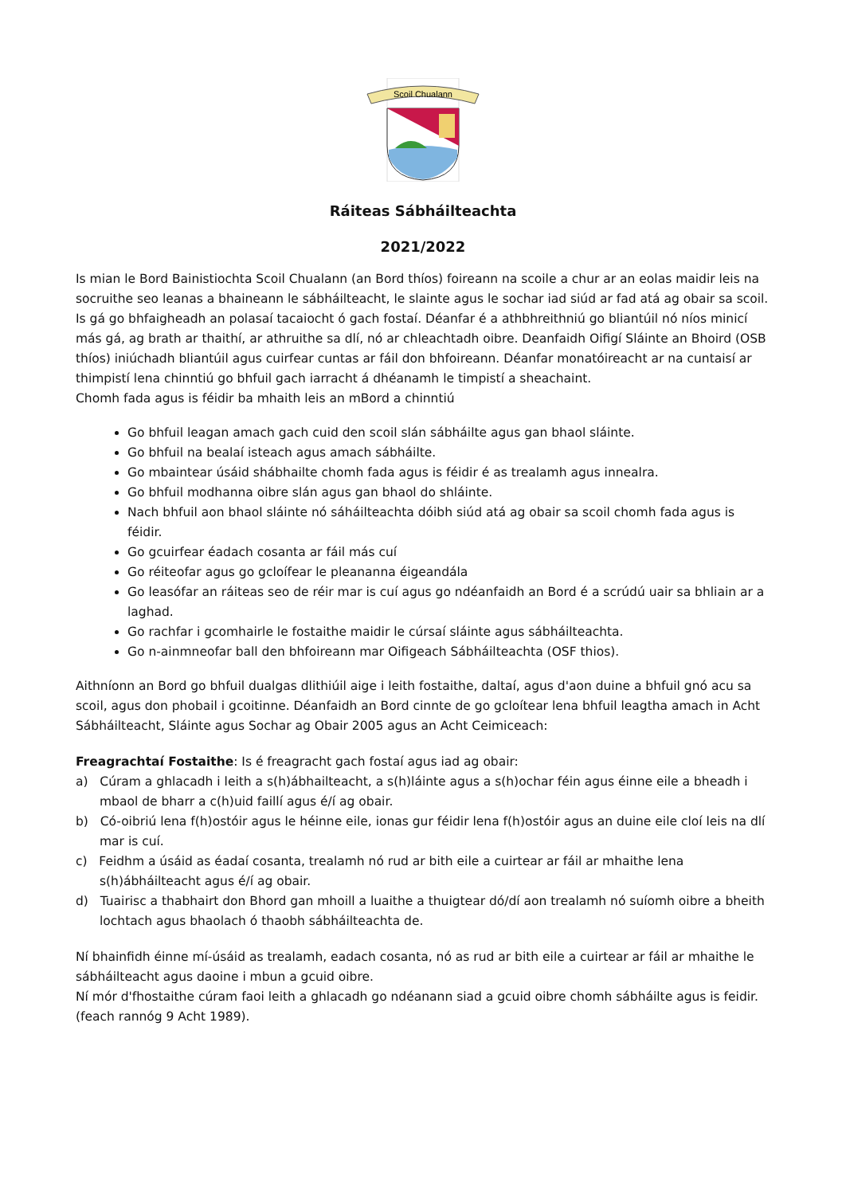Scoil Chualann
Ráiteas Sábháilteachta
2021/2022
Is mian le Bord Bainistiochta Scoil Chualann (an Bord thíos) foireann na scoile a chur ar an eolas maidir leis na socruithe seo leanas a bhaineann le sábháilteacht, le slainte agus le sochar iad siúd ar fad atá ag obair sa scoil.
Is gá go bhfaigheadh an polasaí tacaiocht ó gach fostaí. Déanfar é a athbhreithniú go bliantúil nó níos minicí más gá, ag brath ar thaithí, ar athruithe sa dlí, nó ar chleachtadh oibre. Deanfaidh Oifigí Sláinte an Bhoird (OSB thíos) iniúchadh bliantúil agus cuirfear cuntas ar fáil don bhfoireann. Déanfar monatóireacht ar na cuntaisí ar thimpistí lena chinntiú go bhfuil gach iarracht á dhéanamh le timpistí a sheachaint.
Chomh fada agus is féidir ba mhaith leis an mBord a chinntiú
Go bhfuil leagan amach gach cuid den scoil slán sábháilte agus gan bhaol sláinte.
Go bhfuil na bealaí isteach agus amach sábháilte.
Go mbaintear úsáid shábhailte chomh fada agus is féidir é as trealamh agus innealra.
Go bhfuil modhanna oibre slán agus gan bhaol do shláinte.
Nach bhfuil aon bhaol sláinte nó sáháilteachta dóibh siúd atá ag obair sa scoil chomh fada agus is féidir.
Go gcuirfear éadach cosanta ar fáil más cuí
Go réiteofar agus go gcloífear le pleananna éigeandála
Go leasófar an ráiteas seo de réir mar is cuí agus go ndéanfaidh an Bord é a scrúdú uair sa bhliain ar a laghad.
Go rachfar i gcomhairle le fostaithe maidir le cúrsaí sláinte agus sábháilteachta.
Go n-ainmneofar ball den bhfoireann mar Oifigeach Sábháilteachta (OSF thios).
Aithníonn an Bord go bhfuil dualgas dlithiúil aige i leith fostaithe, daltaí, agus d'aon duine a bhfuil gnó acu sa scoil, agus don phobail i gcoitinne. Déanfaidh an Bord cinnte de go gcloítear lena bhfuil leagtha amach in Acht Sábháilteacht, Sláinte agus Sochar ag Obair 2005 agus an Acht Ceimiceach:
Freagrachtaí Fostaithe: Is é freagracht gach fostaí agus iad ag obair:
a) Cúram a ghlacadh i leith a s(h)ábhailteacht, a s(h)láinte agus a s(h)ochar féin agus éinne eile a bheadh i mbaol de bharr a c(h)uid faillí agus é/í ag obair.
b) Có-oibriú lena f(h)ostóir agus le héinne eile, ionas gur féidir lena f(h)ostóir agus an duine eile cloí leis na dlí mar is cuí.
c) Feidhm a úsáid as éadaí cosanta, trealamh nó rud ar bith eile a cuirtear ar fáil ar mhaithe lena s(h)ábháilteacht agus é/í ag obair.
d) Tuairisc a thabhairt don Bhord gan mhoill a luaithe a thuigtear dó/dí aon trealamh nó suíomh oibre a bheith lochtach agus bhaolach ó thaobh sábháilteachta de.
Ní bhainfidh éinne mí-úsáid as trealamh, eadach cosanta, nó as rud ar bith eile a cuirtear ar fáil ar mhaithe le sábháilteacht agus daoine i mbun a gcuid oibre.
Ní mór d'fhostaithe cúram faoi leith a ghlacadh go ndéanann siad a gcuid oibre chomh sábháilte agus is feidir. (feach rannóg 9 Acht 1989).